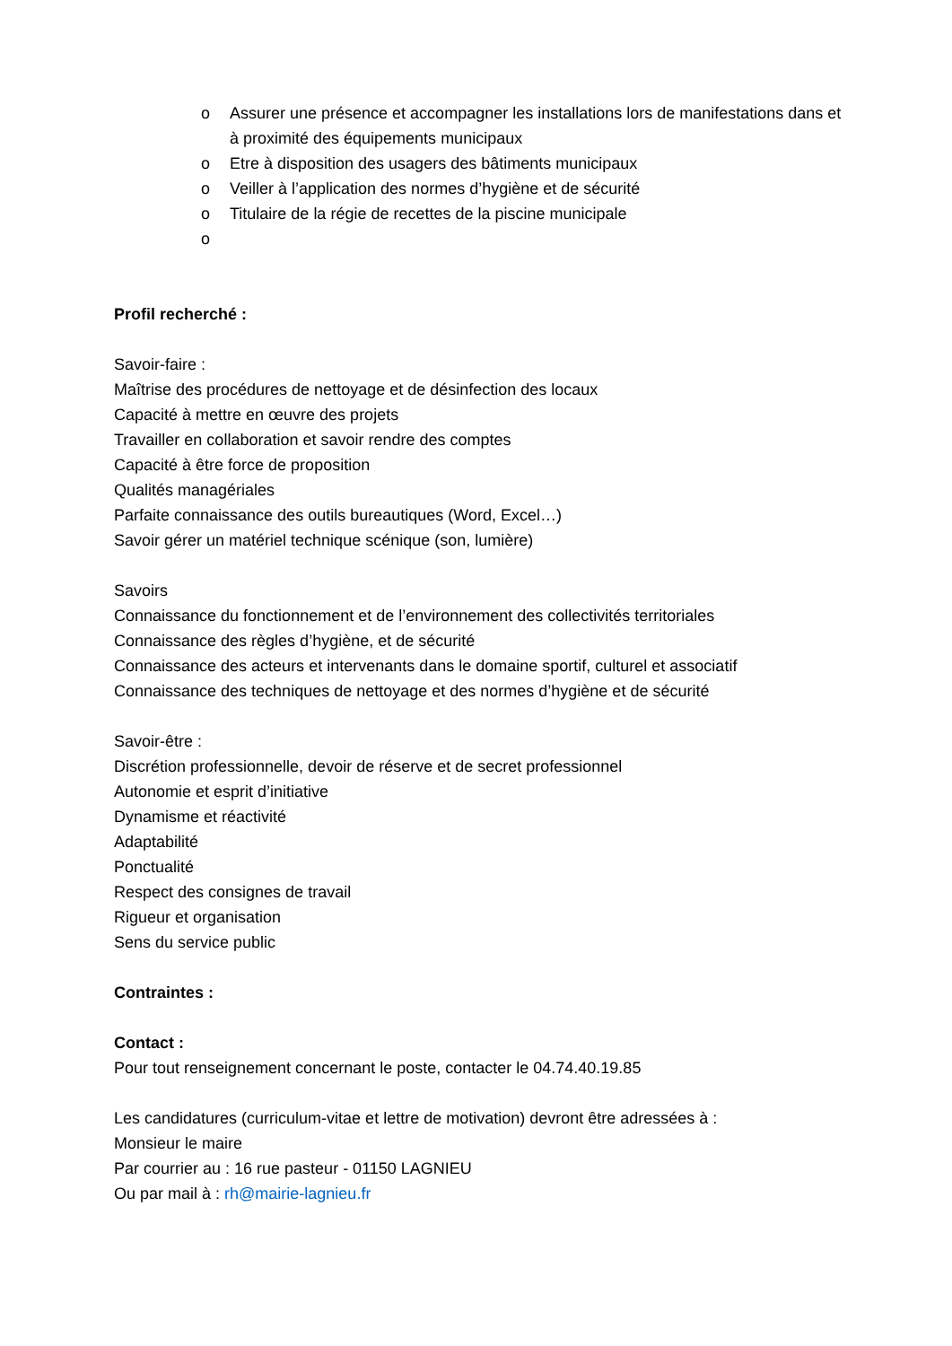o Assurer une présence et accompagner les installations lors de manifestations dans et à proximité des équipements municipaux
o Etre à disposition des usagers des bâtiments municipaux
o Veiller à l’application des normes d’hygiène et de sécurité
o Titulaire de la régie de recettes de la piscine municipale
o
Profil recherché :
Savoir-faire :
Maîtrise des procédures de nettoyage et de désinfection des locaux
Capacité à mettre en œuvre des projets
Travailler en collaboration et savoir rendre des comptes
Capacité à être force de proposition
Qualités managériales
Parfaite connaissance des outils bureautiques (Word, Excel…)
Savoir gérer un matériel technique scénique (son, lumière)
Savoirs
Connaissance du fonctionnement et de l’environnement des collectivités territoriales
Connaissance des règles d’hygiène, et de sécurité
Connaissance des acteurs et intervenants dans le domaine sportif, culturel et associatif
Connaissance des techniques de nettoyage et des normes d’hygiène et de sécurité
Savoir-être :
Discrétion professionnelle, devoir de réserve et de secret professionnel
Autonomie et esprit d’initiative
Dynamisme et réactivité
Adaptabilité
Ponctualité
Respect des consignes de travail
Rigueur et organisation
Sens du service public
Contraintes :
Contact :
Pour tout renseignement concernant le poste, contacter le 04.74.40.19.85
Les candidatures (curriculum-vitae et lettre de motivation) devront être adressées à :
Monsieur le maire
Par courrier au : 16 rue pasteur - 01150 LAGNIEU
Ou par mail à : rh@mairie-lagnieu.fr